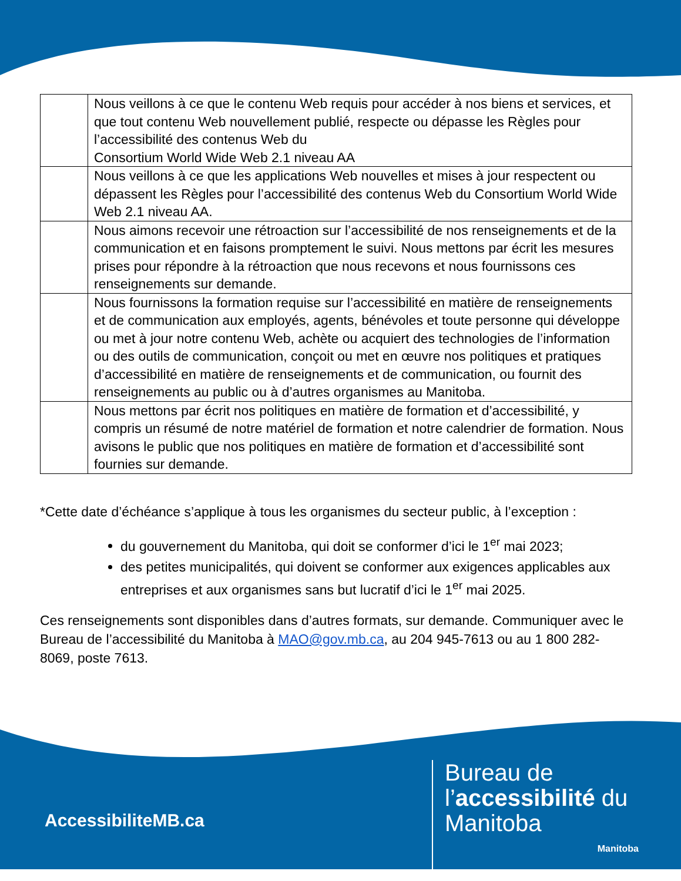| | Nous veillons à ce que le contenu Web requis pour accéder à nos biens et services, et que tout contenu Web nouvellement publié, respecte ou dépasse les Règles pour l’accessibilité des contenus Web du Consortium World Wide Web 2.1 niveau AA |
| | Nous veillons à ce que les applications Web nouvelles et mises à jour respectent ou dépassent les Règles pour l’accessibilité des contenus Web du Consortium World Wide Web 2.1 niveau AA. |
| | Nous aimons recevoir une rétroaction sur l’accessibilité de nos renseignements et de la communication et en faisons promptement le suivi. Nous mettons par écrit les mesures prises pour répondre à la rétroaction que nous recevons et nous fournissons ces renseignements sur demande. |
| | Nous fournissons la formation requise sur l’accessibilité en matière de renseignements et de communication aux employés, agents, bénévoles et toute personne qui développe ou met à jour notre contenu Web, achète ou acquiert des technologies de l’information ou des outils de communication, conçoit ou met en œuvre nos politiques et pratiques d’accessibilité en matière de renseignements et de communication, ou fournit des renseignements au public ou à d’autres organismes au Manitoba. |
| | Nous mettons par écrit nos politiques en matière de formation et d’accessibilité, y compris un résumé de notre matériel de formation et notre calendrier de formation. Nous avisons le public que nos politiques en matière de formation et d’accessibilité sont fournies sur demande. |
*Cette date d’échéance s’applique à tous les organismes du secteur public, à l’exception :
du gouvernement du Manitoba, qui doit se conformer d’ici le 1<sup>er</sup> mai 2023;
des petites municipalités, qui doivent se conformer aux exigences applicables aux entreprises et aux organismes sans but lucratif d’ici le 1<sup>er</sup> mai 2025.
Ces renseignements sont disponibles dans d’autres formats, sur demande. Communiquer avec le Bureau de l’accessibilité du Manitoba à MAO@gov.mb.ca, au 204 945-7613 ou au 1 800 282-8069, poste 7613.
AccessibiliteMB.ca
Bureau de
l’accessibilité du
Manitoba
Manitoba